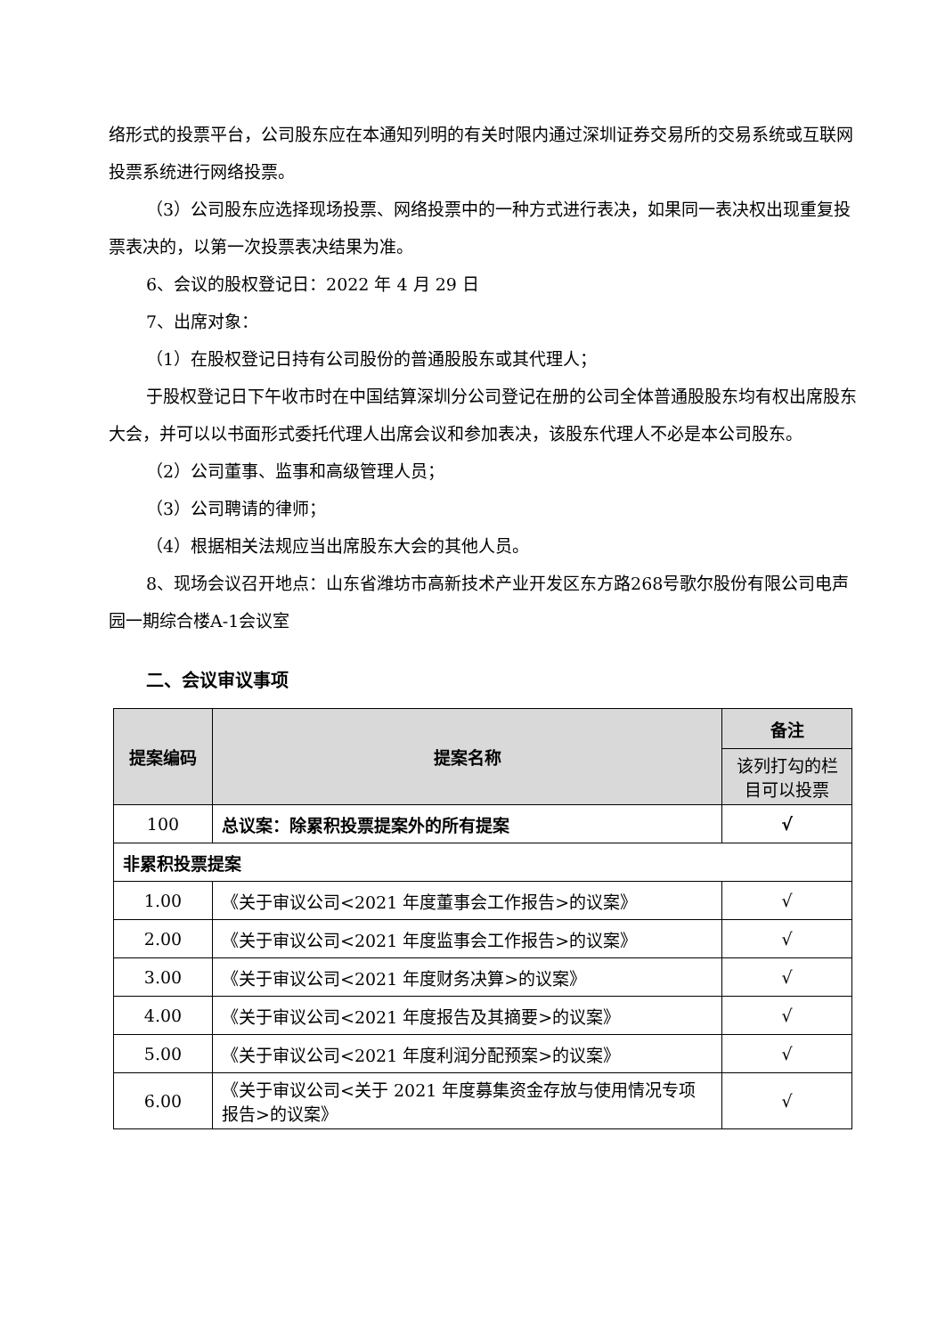络形式的投票平台，公司股东应在本通知列明的有关时限内通过深圳证券交易所的交易系统或互联网投票系统进行网络投票。
（3）公司股东应选择现场投票、网络投票中的一种方式进行表决，如果同一表决权出现重复投票表决的，以第一次投票表决结果为准。
6、会议的股权登记日：2022 年 4 月 29 日
7、出席对象：
（1）在股权登记日持有公司股份的普通股股东或其代理人；
于股权登记日下午收市时在中国结算深圳分公司登记在册的公司全体普通股股东均有权出席股东大会，并可以以书面形式委托代理人出席会议和参加表决，该股东代理人不必是本公司股东。
（2）公司董事、监事和高级管理人员；
（3）公司聘请的律师；
（4）根据相关法规应当出席股东大会的其他人员。
8、现场会议召开地点：山东省潍坊市高新技术产业开发区东方路268号歌尔股份有限公司电声园一期综合楼A-1会议室
二、会议审议事项
| 提案编码 | 提案名称 | 备注 |
| --- | --- | --- |
| | | 该列打勾的栏目可以投票 |
| 100 | 总议案：除累积投票提案外的所有提案 | √ |
| 非累积投票提案 | | |
| 1.00 | 《关于审议公司<2021 年度董事会工作报告>的议案》 | √ |
| 2.00 | 《关于审议公司<2021 年度监事会工作报告>的议案》 | √ |
| 3.00 | 《关于审议公司<2021 年度财务决算>的议案》 | √ |
| 4.00 | 《关于审议公司<2021 年度报告及其摘要>的议案》 | √ |
| 5.00 | 《关于审议公司<2021 年度利润分配预案>的议案》 | √ |
| 6.00 | 《关于审议公司<关于 2021 年度募集资金存放与使用情况专项报告>的议案》 | √ |